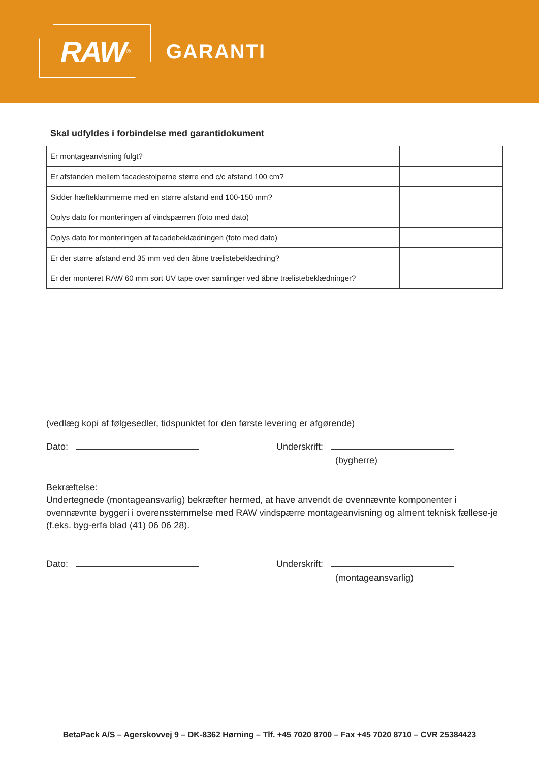RAW<sup>®</sup>
GARANTI
Skal udfyldes i forbindelse med garantidokument
| Er montageanvisning fulgt? | |
| Er afstanden mellem facadestolperne større end c/c afstand 100 cm? | |
| Sidder hæfteklammerne med en større afstand end 100-150 mm? | |
| Oplys dato for monteringen af vindspærren (foto med dato) | |
| Oplys dato for monteringen af facadebeklædningen (foto med dato) | |
| Er der større afstand end 35 mm ved den åbne trælistebeklædning? | |
| Er der monteret RAW 60 mm sort UV tape over samlinger ved åbne trælistebeklædninger? | |
(vedlæg kopi af følgesedler, tidspunktet for den første levering er afgørende)
Dato: Underskrift:
(bygherre)
Bekræftelse:
Undertegnede (montageansvarlig) bekræfter hermed, at have anvendt de ovennævnte komponenter i ovennævnte byggeri i overensstemmelse med RAW vindspærre montageanvisning og alment teknisk fællese-je (f.eks. byg-erfa blad (41) 06 06 28).
Dato: Underskrift:
(montageansvarlig)
BetaPack A/S – Agerskovvej 9 – DK-8362 Hørning – Tlf. +45 7020 8700 – Fax +45 7020 8710 – CVR 25384423